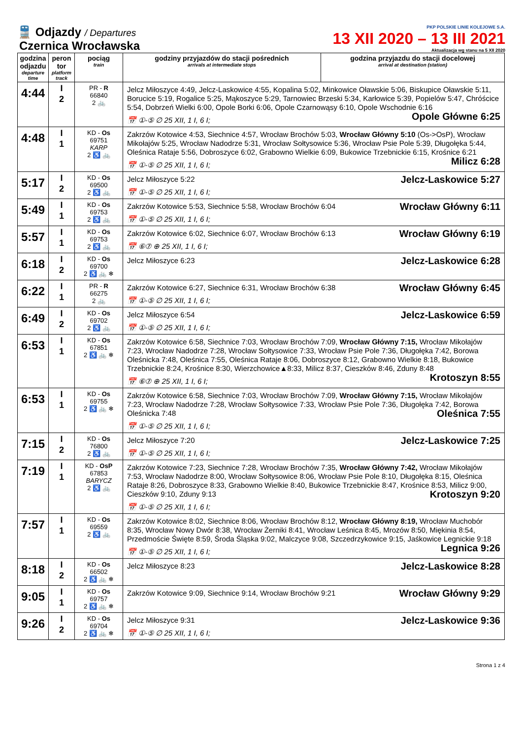🚆 Odjazdy / Departures
Czernica Wrocławska
PKP POLSKIE LINIE KOLEJOWE S.A.
13 XII 2020 – 13 III 2021
Aktualizacja wg stanu na 5 XII 2020
| godzina odjazdu departure time | peron tor platform track | pociąg train | godziny przyjazdów do stacji pośrednich arrivals at intermediate stops | godzina przyjazdu do stacji docelowej arrival at destination (station) |
| --- | --- | --- | --- | --- |
| 4:44 | I 2 | PR - R 66840 2 🚲 | Jelcz Miłoszyce 4:49, Jelcz-Laskowice 4:55, Kopalina 5:02, Minkowice Oławskie 5:06, Biskupice Oławskie 5:11, Borucice 5:19, Rogalice 5:25, Mąkoszyce 5:29, Tarnowiec Brzeski 5:34, Karłowice 5:39, Popielów 5:47, Chróścice 5:54, Dobrzeń Wielki 6:00, Opole Borki 6:06, Opole Czarnowąsy 6:10, Opole Wschodnie 6:16 Opole Główne 6:25 📅 ①-⑤ ∅ 25 XII, 1 I, 6 I; | |
| 4:48 | I 1 | KD - Os 69751 KARP 2 ♿ 🚲 | Zakrzów Kotowice 4:53, Siechnice 4:57, Wrocław Brochów 5:03, Wrocław Główny 5:10 (Os->OsP), Wrocław Mikołajów 5:25, Wrocław Nadodrze 5:31, Wrocław Sołtysowice 5:36, Wrocław Psie Pole 5:39, Długołęka 5:44, Oleśnica Rataje 5:56, Dobroszyce 6:02, Grabowno Wielkie 6:09, Bukowice Trzebnickie 6:15, Krośnice 6:21 Milicz 6:28 📅 ①-⑤ ∅ 25 XII, 1 I, 6 I; | |
| 5:17 | I 2 | KD - Os 69500 2 ♿ 🚲 | Jelcz-Laskowice 5:27 Jelcz Miłoszyce 5:22 📅 ①-⑤ ∅ 25 XII, 1 I, 6 I; | |
| 5:49 | I 1 | KD - Os 69753 2 ♿ 🚲 | Wrocław Główny 6:11 Zakrzów Kotowice 5:53, Siechnice 5:58, Wrocław Brochów 6:04 📅 ①-⑤ ∅ 25 XII, 1 I, 6 I; | |
| 5:57 | I 1 | KD - Os 69753 2 ♿ 🚲 | Wrocław Główny 6:19 Zakrzów Kotowice 6:02, Siechnice 6:07, Wrocław Brochów 6:13 📅 ⑥⑦ ⊕ 25 XII, 1 I, 6 I; | |
| 6:18 | I 2 | KD - Os 69700 2 ♿ 🚲 ❄ | Jelcz-Laskowice 6:28 Jelcz Miłoszyce 6:23 | |
| 6:22 | I 1 | PR - R 66275 2 🚲 | Wrocław Główny 6:45 Zakrzów Kotowice 6:27, Siechnice 6:31, Wrocław Brochów 6:38 📅 ①-⑤ ∅ 25 XII, 1 I, 6 I; | |
| 6:49 | I 2 | KD - Os 69702 2 ♿ 🚲 | Jelcz-Laskowice 6:59 Jelcz Miłoszyce 6:54 📅 ①-⑤ ∅ 25 XII, 1 I, 6 I; | |
| 6:53 | I 1 | KD - Os 67851 2 ♿ 🚲 ❄ | Zakrzów Kotowice 6:58, Siechnice 7:03, Wrocław Brochów 7:09, Wrocław Główny 7:15, Wrocław Mikołajów 7:23, Wrocław Nadodrze 7:28, Wrocław Sołtysowice 7:33, Wrocław Psie Pole 7:36, Długołęka 7:42, Borowa Oleśnicka 7:48, Oleśnica 7:55, Oleśnica Rataje 8:06, Dobroszyce 8:12, Grabowno Wielkie 8:18, Bukowice Trzebnickie 8:24, Krośnice 8:30, Wierzchowice▲8:33, Milicz 8:37, Cieszków 8:46, Zduny 8:48 Krotoszyn 8:55 📅 ⑥⑦ ⊕ 25 XII, 1 I, 6 I; | |
| 6:53 | I 1 | KD - Os 69755 2 ♿ 🚲 ❄ | Zakrzów Kotowice 6:58, Siechnice 7:03, Wrocław Brochów 7:09, Wrocław Główny 7:15, Wrocław Mikołajów 7:23, Wrocław Nadodrze 7:28, Wrocław Sołtysowice 7:33, Wrocław Psie Pole 7:36, Długołęka 7:42, Borowa Oleśnicka 7:48 Oleśnica 7:55 📅 ①-⑤ ∅ 25 XII, 1 I, 6 I; | |
| 7:15 | I 2 | KD - Os 76800 2 ♿ 🚲 | Jelcz-Laskowice 7:25 Jelcz Miłoszyce 7:20 📅 ①-⑤ ∅ 25 XII, 1 I, 6 I; | |
| 7:19 | I 1 | KD - OsP 67853 BARYCZ 2 ♿ 🚲 | Zakrzów Kotowice 7:23, Siechnice 7:28, Wrocław Brochów 7:35, Wrocław Główny 7:42, Wrocław Mikołajów 7:53, Wrocław Nadodrze 8:00, Wrocław Sołtysowice 8:06, Wrocław Psie Pole 8:10, Długołęka 8:15, Oleśnica Rataje 8:26, Dobroszyce 8:33, Grabowno Wielkie 8:40, Bukowice Trzebnickie 8:47, Krośnice 8:53, Milicz 9:00, Cieszków 9:10, Zduny 9:13 Krotoszyn 9:20 📅 ①-⑤ ∅ 25 XII, 1 I, 6 I; | |
| 7:57 | I 1 | KD - Os 69559 2 ♿ 🚲 | Zakrzów Kotowice 8:02, Siechnice 8:06, Wrocław Brochów 8:12, Wrocław Główny 8:19, Wrocław Muchobór 8:35, Wrocław Nowy Dwór 8:38, Wrocław Żerniki 8:41, Wrocław Leśnica 8:45, Mrozów 8:50, Miękinia 8:54, Przedmoście Święte 8:59, Środa Śląska 9:02, Malczyce 9:08, Szczedrzykowice 9:15, Jaśkowice Legnickie 9:18 Legnica 9:26 📅 ①-⑤ ∅ 25 XII, 1 I, 6 I; | |
| 8:18 | I 2 | KD - Os 66502 2 ♿ 🚲 ❄ | Jelcz-Laskowice 8:28 Jelcz Miłoszyce 8:23 | |
| 9:05 | I 1 | KD - Os 69757 2 ♿ 🚲 ❄ | Wrocław Główny 9:29 Zakrzów Kotowice 9:09, Siechnice 9:14, Wrocław Brochów 9:21 | |
| 9:26 | I 2 | KD - Os 69704 2 ♿ 🚲 ❄ | Jelcz-Laskowice 9:36 Jelcz Miłoszyce 9:31 📅 ①-⑤ ∅ 25 XII, 1 I, 6 I; | |
Strona 1 z 4